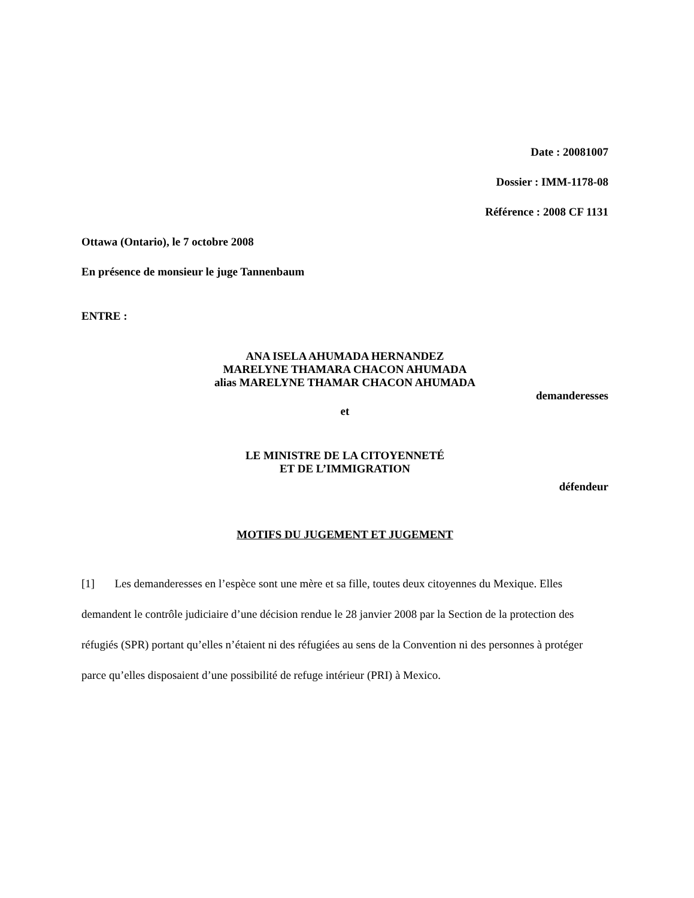Date : 20081007
Dossier : IMM-1178-08
Référence : 2008 CF 1131
Ottawa (Ontario), le 7 octobre 2008
En présence de monsieur le juge Tannenbaum
ENTRE :
ANA ISELA AHUMADA HERNANDEZ
MARELYNE THAMARA CHACON AHUMADA
alias MARELYNE THAMAR CHACON AHUMADA
demanderesses
et
LE MINISTRE DE LA CITOYENNETÉ
ET DE L’IMMIGRATION
défendeur
MOTIFS DU JUGEMENT ET JUGEMENT
[1] Les demanderesses en l’espèce sont une mère et sa fille, toutes deux citoyennes du Mexique. Elles demandent le contrôle judiciaire d’une décision rendue le 28 janvier 2008 par la Section de la protection des réfugiés (SPR) portant qu’elles n’étaient ni des réfugiées au sens de la Convention ni des personnes à protéger parce qu’elles disposaient d’une possibilité de refuge intérieur (PRI) à Mexico.